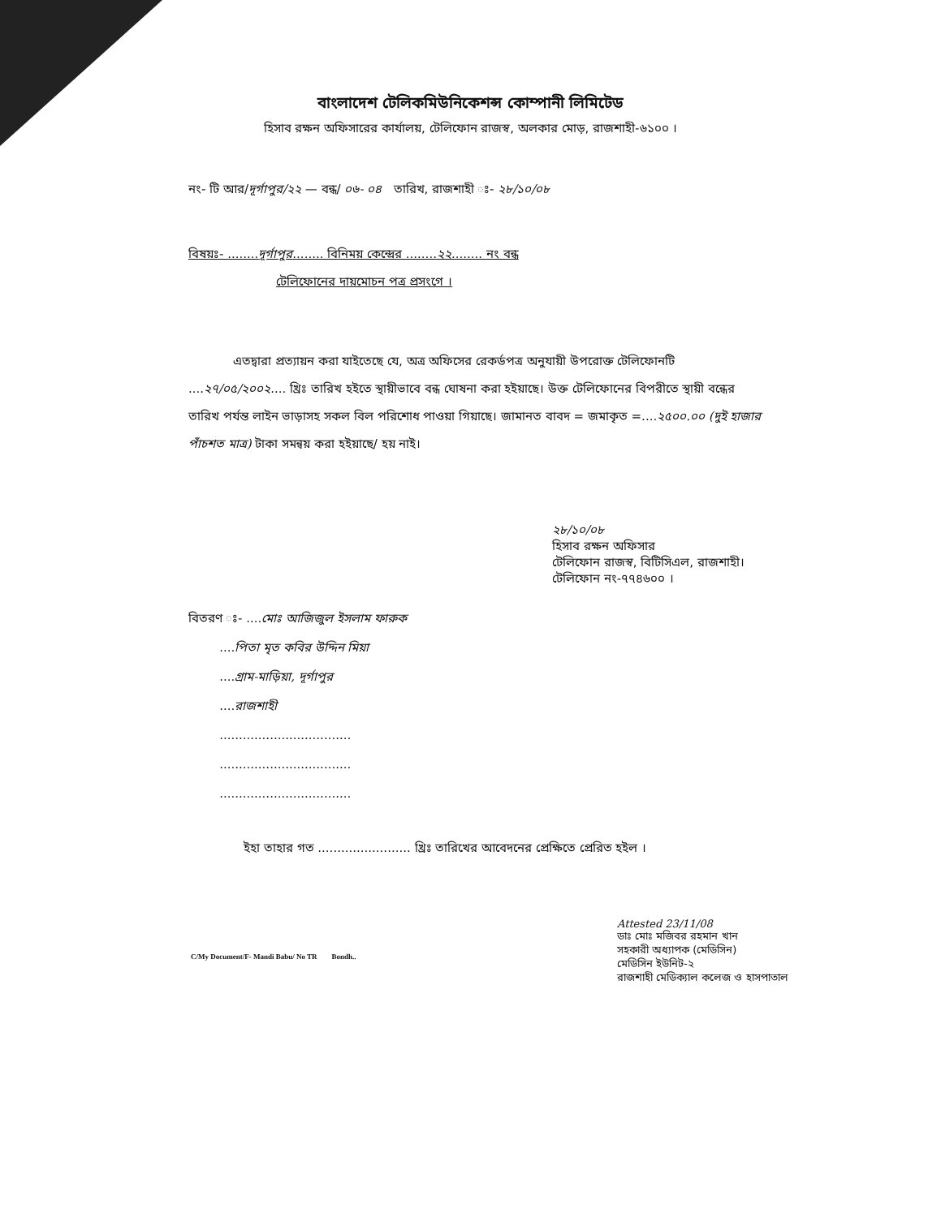বাংলাদেশ টেলিকমিউনিকেশন্স কোম্পানী লিমিটেড
হিসাব রক্ষন অফিসারের কার্যালয়, টেলিফোন রাজস্ব, অলকার মোড়, রাজশাহী-৬১০০ ।
নং- টি আর/দূর্গাপুর/২২ — বন্ধ/ ০৬- ০৪ তারিখ, রাজশাহী ঃ- ২৮/১০/০৮
বিষয়ঃ- ........দূর্গাপুর........ বিনিময় কেন্দ্রের ........২২........ নং বন্ধ
টেলিফোনের দায়মোচন পত্র প্রসংগে ।
এতদ্বারা প্রত্যায়ন করা যাইতেছে যে, অত্র অফিসের রেকর্ডপত্র অনুযায়ী উপরোক্ত টেলিফোনটি ....২৭/০৫/২০০২.... খ্রিঃ তারিখ হইতে স্থায়ীভাবে বন্ধ ঘোষনা করা হইয়াছে। উক্ত টেলিফোনের বিপরীতে স্থায়ী বন্ধের তারিখ পর্যন্ত লাইন ভাড়াসহ সকল বিল পরিশোধ পাওয়া গিয়াছে। জামানত বাবদ = জমাকৃত =....২৫০০.০০ (দুই হাজার পাঁচশত মাত্র) টাকা সমন্বয় করা হইয়াছে/ হয় নাই।
২৮/১০/০৮
হিসাব রক্ষন অফিসার
টেলিফোন রাজস্ব, বিটিসিএল, রাজশাহী।
টেলিফোন নং-৭৭৪৬০০ ।
বিতরণ ঃ- ....মোঃ আজিজুল ইসলাম ফারুক
....পিতা মৃত কবির উদ্দিন মিয়া
....গ্রাম-মাড়িয়া, দূর্গাপুর
....রাজশাহী
..................................
..................................
..................................
ইহা তাহার গত ........................ খ্রিঃ তারিখের আবেদনের প্রেক্ষিতে প্রেরিত হইল ।
Attested 23/11/08
ডাঃ মোঃ মজিবর রহমান খান
সহকারী অধ্যাপক (মেডিসিন)
মেডিসিন ইউনিট-২
রাজশাহী মেডিক্যাল কলেজ ও হাসপাতাল
C/My Document/F- Mandi Babu/ No TR Bondh..